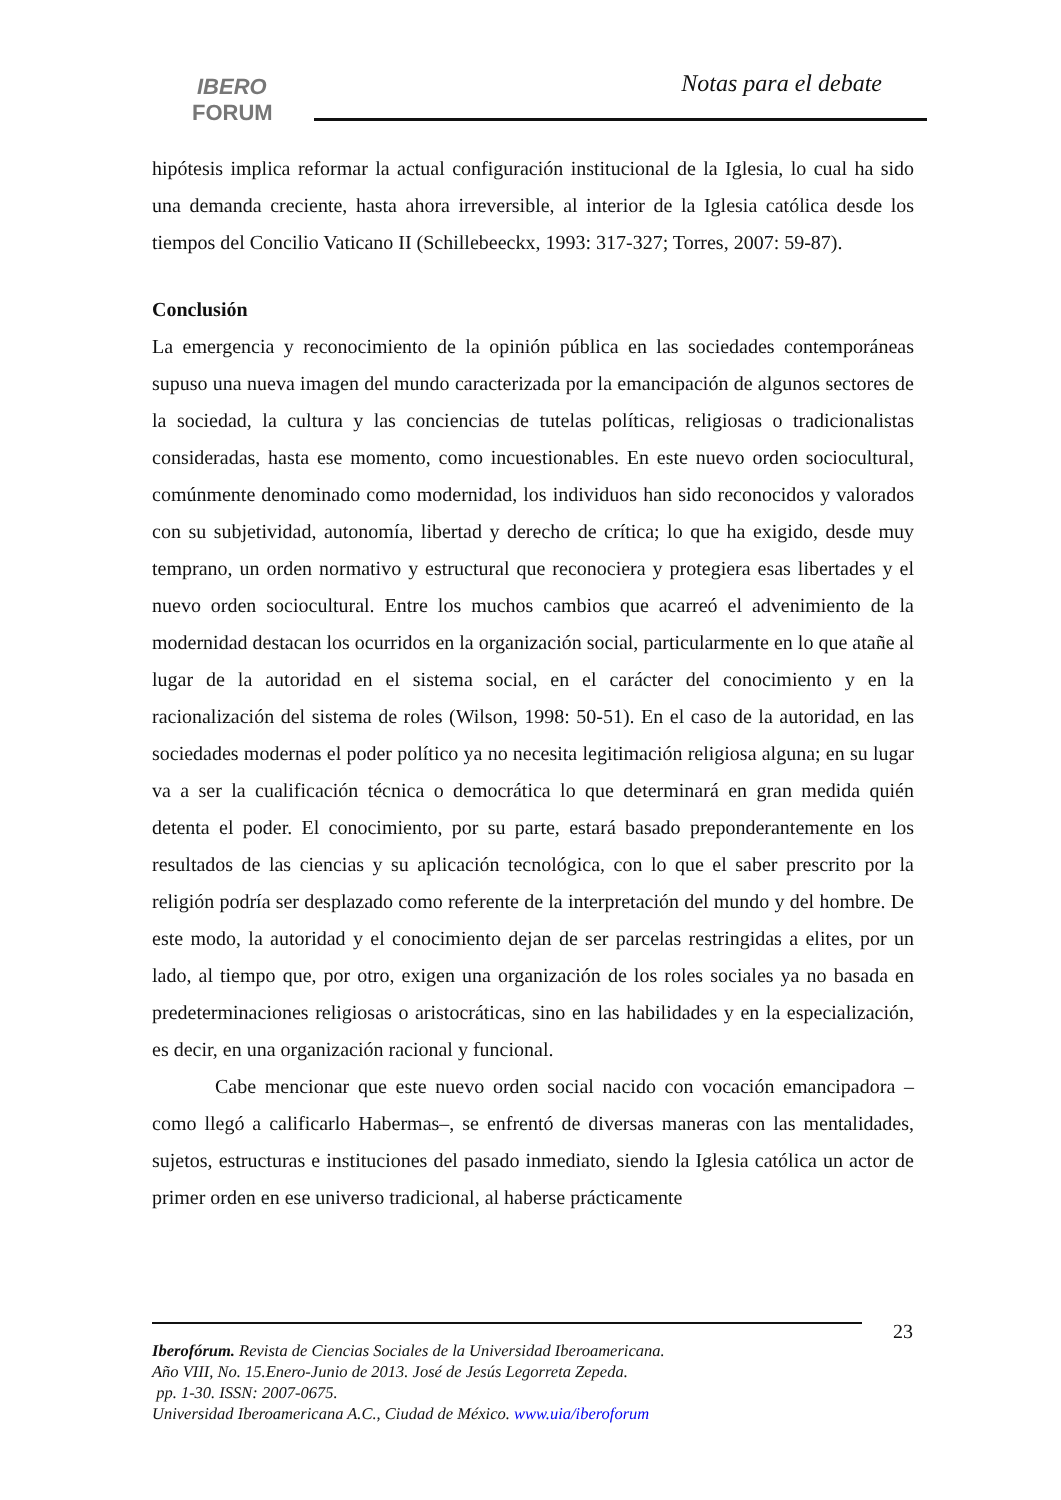IBERO
FORUM
Notas para el debate
hipótesis implica reformar la actual configuración institucional de la Iglesia, lo cual ha sido una demanda creciente, hasta ahora irreversible, al interior de la Iglesia católica desde los tiempos del Concilio Vaticano II (Schillebeeckx, 1993: 317-327; Torres, 2007: 59-87).
Conclusión
La emergencia y reconocimiento de la opinión pública en las sociedades contemporáneas supuso una nueva imagen del mundo caracterizada por la emancipación de algunos sectores de la sociedad, la cultura y las conciencias de tutelas políticas, religiosas o tradicionalistas consideradas, hasta ese momento, como incuestionables. En este nuevo orden sociocultural, comúnmente denominado como modernidad, los individuos han sido reconocidos y valorados con su subjetividad, autonomía, libertad y derecho de crítica; lo que ha exigido, desde muy temprano, un orden normativo y estructural que reconociera y protegiera esas libertades y el nuevo orden sociocultural. Entre los muchos cambios que acarreó el advenimiento de la modernidad destacan los ocurridos en la organización social, particularmente en lo que atañe al lugar de la autoridad en el sistema social, en el carácter del conocimiento y en la racionalización del sistema de roles (Wilson, 1998: 50-51). En el caso de la autoridad, en las sociedades modernas el poder político ya no necesita legitimación religiosa alguna; en su lugar va a ser la cualificación técnica o democrática lo que determinará en gran medida quién detenta el poder. El conocimiento, por su parte, estará basado preponderantemente en los resultados de las ciencias y su aplicación tecnológica, con lo que el saber prescrito por la religión podría ser desplazado como referente de la interpretación del mundo y del hombre. De este modo, la autoridad y el conocimiento dejan de ser parcelas restringidas a elites, por un lado, al tiempo que, por otro, exigen una organización de los roles sociales ya no basada en predeterminaciones religiosas o aristocráticas, sino en las habilidades y en la especialización, es decir, en una organización racional y funcional.
Cabe mencionar que este nuevo orden social nacido con vocación emancipadora –como llegó a calificarlo Habermas–, se enfrentó de diversas maneras con las mentalidades, sujetos, estructuras e instituciones del pasado inmediato, siendo la Iglesia católica un actor de primer orden en ese universo tradicional, al haberse prácticamente
23
Iberofórum. Revista de Ciencias Sociales de la Universidad Iberoamericana.
Año VIII, No. 15.Enero-Junio de 2013. José de Jesús Legorreta Zepeda.
pp. 1-30. ISSN: 2007-0675.
Universidad Iberoamericana A.C., Ciudad de México. www.uia/iberoforum